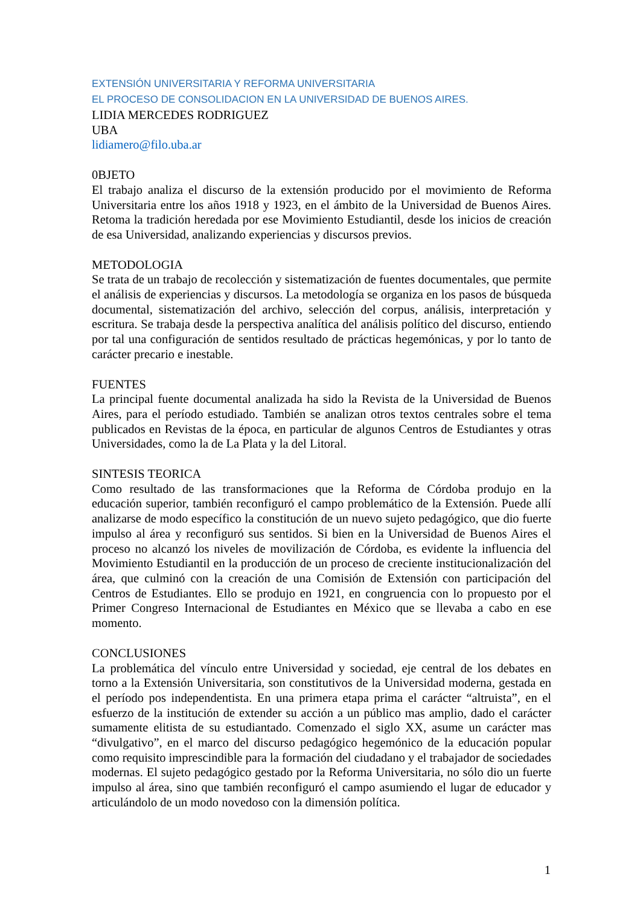EXTENSIÓN UNIVERSITARIA Y REFORMA UNIVERSITARIA
EL PROCESO DE CONSOLIDACION EN LA UNIVERSIDAD DE BUENOS AIRES.
LIDIA MERCEDES RODRIGUEZ
UBA
lidiamero@filo.uba.ar
0BJETO
El trabajo analiza el discurso de la extensión producido por el movimiento de Reforma Universitaria entre los años 1918 y 1923, en el ámbito de la Universidad de Buenos Aires. Retoma la tradición heredada por ese Movimiento Estudiantil, desde los inicios de creación de esa Universidad, analizando experiencias y discursos previos.
METODOLOGIA
Se trata de un trabajo de recolección y sistematización de fuentes documentales, que permite el análisis de experiencias y discursos. La metodología se organiza en los pasos de búsqueda documental, sistematización del archivo, selección del corpus, análisis, interpretación y escritura. Se trabaja desde la perspectiva analítica del análisis político del discurso, entiendo por tal una configuración de sentidos resultado de prácticas hegemónicas, y por lo tanto de carácter precario e inestable.
FUENTES
La principal fuente documental analizada ha sido la Revista de la Universidad de Buenos Aires, para el período estudiado. También se analizan otros textos centrales sobre el tema publicados en Revistas de la época, en particular de algunos Centros de Estudiantes y otras Universidades, como la de La Plata y la del Litoral.
SINTESIS TEORICA
Como resultado de las transformaciones que la Reforma de Córdoba produjo en la educación superior, también reconfiguró el campo problemático de la Extensión. Puede allí analizarse de modo específico la constitución de un nuevo sujeto pedagógico, que dio fuerte impulso al área y reconfiguró sus sentidos. Si bien en la Universidad de Buenos Aires el proceso no alcanzó los niveles de movilización de Córdoba, es evidente la influencia del Movimiento Estudiantil en la producción de un proceso de creciente institucionalización del área, que culminó con la creación de una Comisión de Extensión con participación del Centros de Estudiantes. Ello se produjo en 1921, en congruencia con lo propuesto por el Primer Congreso Internacional de Estudiantes en México que se llevaba a cabo en ese momento.
CONCLUSIONES
La problemática del vínculo entre Universidad y sociedad, eje central de los debates en torno a la Extensión Universitaria, son constitutivos de la Universidad moderna, gestada en el período pos independentista. En una primera etapa prima el carácter “altruista”, en el esfuerzo de la institución de extender su acción a un público mas amplio, dado el carácter sumamente elitista de su estudiantado. Comenzado el siglo XX, asume un carácter mas “divulgativo”, en el marco del discurso pedagógico hegemónico de la educación popular como requisito imprescindible para la formación del ciudadano y el trabajador de sociedades modernas. El sujeto pedagógico gestado por la Reforma Universitaria, no sólo dio un fuerte impulso al área, sino que también reconfiguró el campo asumiendo el lugar de educador y articulándolo de un modo novedoso con la dimensión política.
1